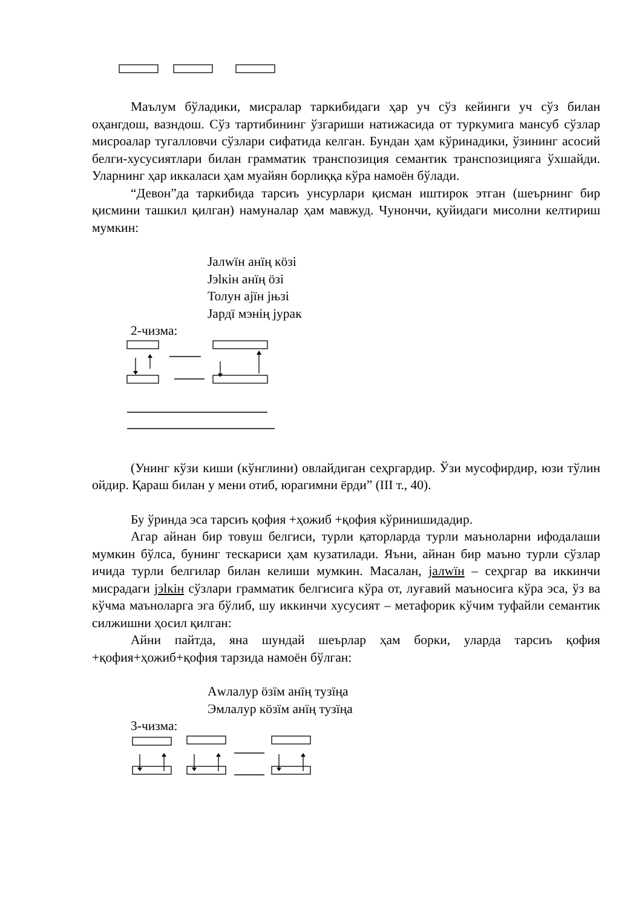Маълум бўладики, мисралар таркибидаги ҳар уч сўз кейинги уч сўз билан оҳангдош, вазндош. Сўз тартибининг ўзгариши натижасида от туркумига мансуб сўзлар мисроалар тугалловчи сўзлари сифатида келган. Бундан ҳам кўринадики, ўзининг асосий белги-хусусиятлари билан грамматик транспозиция семантик транспозицияга ўхшайди. Уларнинг ҳар иккаласи ҳам муайян борлиққа кўра намоён бўлади.
“Девон”да таркибида тарсиъ унсурлари қисман иштирок этган (шеърнинг бир қисмини ташкил қилган) намуналар ҳам мавжуд. Чунончи, қуйидаги мисолни келтириш мумкин:
Јалwïн анïң кöзі
Јэlкін анïң öзі
Толун ајïн јњзі
Јардï мэнің јурак
2-чизма:
(Унинг кўзи киши (кўнглини) овлайдиган сеҳргардир. Ўзи мусофирдир, юзи тўлин ойдир. Қараш билан у мени отиб, юрагимни ёрди” (ІІІ т., 40).
Бу ўринда эса тарсиъ қофия +ҳожиб +қофия кўринишидадир.
Агар айнан бир товуш белгиси, турли қаторларда турли маъноларни ифодалаши мумкин бўлса, бунинг тескариси ҳам кузатилади. Яъни, айнан бир маъно турли сўзлар ичида турли белгилар билан келиши мумкин. Масалан, јалwïн – сеҳргар ва иккинчи мисрадаги јэlкін сўзлари грамматик белгисига кўра от, луғавий маъносига кўра эса, ўз ва кўчма маъноларга эга бўлиб, шу иккинчи хусусият – метафорик кўчим туфайли семантик силжишни ҳосил қилган:
Айни пайтда, яна шундай шеърлар ҳам борки, уларда тарсиъ қофия +қофия+ҳожиб+қофия тарзида намоён бўлган:
Аwлалур öзïм анïң тузïңа
Эмлалур кöзïм анïң тузïңа
3-чизма: